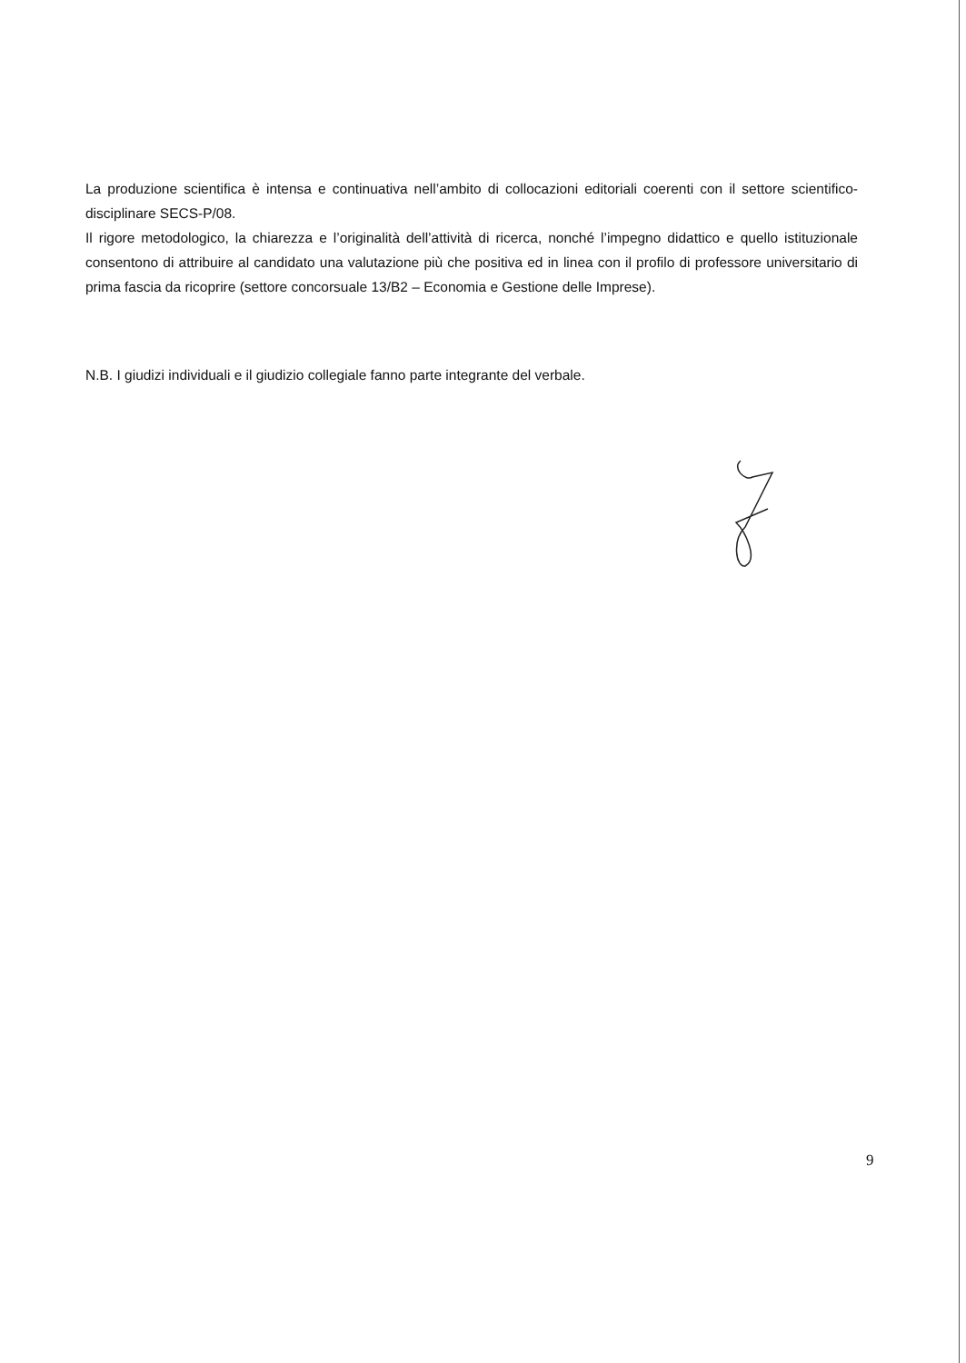La produzione scientifica è intensa e continuativa nell’ambito di collocazioni editoriali coerenti con il settore scientifico-disciplinare SECS-P/08.
Il rigore metodologico, la chiarezza e l’originalità dell’attività di ricerca, nonché l’impegno didattico e quello istituzionale consentono di attribuire al candidato una valutazione più che positiva ed in linea con il profilo di professore universitario di prima fascia da ricoprire (settore concorsuale 13/B2 – Economia e Gestione delle Imprese).
N.B. I giudizi individuali e il giudizio collegiale fanno parte integrante del verbale.
9